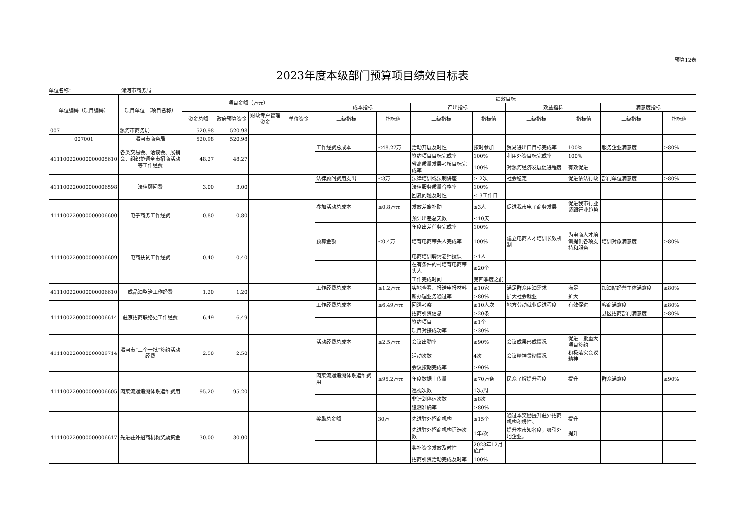预算12表
2023年度本级部门预算项目绩效目标表
单位名称： 漯河市商务局
| 单位编码（项目编码） | 项目单位 （项目名称） | 项目金额（万元） | | | | 绩效目标 | | | | | | | |
| --- | --- | --- | --- | --- | --- | --- | --- | --- | --- | --- | --- | --- | --- |
| | | | | | | 成本指标 | | 产出指标 | | 效益指标 | | 满意度指标 | |
| | | 资金总额 | 政府预算资金 | 财政专户管理资金 | 单位资金 | 三级指标 | 指标值 | 三级指标 | 指标值 | 三级指标 | 指标值 | 三级指标 | 指标值 |
| 007 | 漯河市商务局 | 520.98 | 520.98 | | | | | | | | | | |
| 007001 | 漯河市商务局 | 520.98 | 520.98 | | | | | | | | | | |
| 411100220000000005610 | 各类交易会、洽谈会、展销会、组织协调全市招商活动等工作经费 | 48.27 | 48.27 | | | 工作经费总成本 | ≤48.27万 | 活动开展及时性 | 按时参加 | 贸易进出口目标完成率 | 100% | 服务企业满意度 | ≥80% |
| | | | | | | | | 签约项目目标完成率 | 100% | 利用外资目标完成率 | 100% | | |
| | | | | | | | | 省高质量发展考核目标完成率 | 100% | 对漯河经济发展促进程度 | 有效促进 | | |
| 411100220000000006598 | 法律顾问费 | 3.00 | 3.00 | | | 法律顾问费用支出 | ≤3万 | 法律培训或法制讲座 | ≥ 2次 | 社会稳定 | 促进依法行政 | 部门单位满意度 | ≥80% |
| | | | | | | | | 法律服务质量合格率 | 100% | | | | |
| | | | | | | | | 回复问题及时性 | ≤ 3工作日 | | | | |
| 411100220000000006600 | 电子商务工作经费 | 0.80 | 0.80 | | | 参加活动总成本 | ≤0.8万元 | 发放差旅补助 | ≤3人 | 促进我市电子商务发展 | 促进我市行业紧跟行业趋势 | | |
| | | | | | | | | 预计出差总天数 | ≤10天 | | | | |
| | | | | | | | | 年度出差任务完成率 | 100% | | | | |
| 411100220000000006609 | 电商扶贫工作经费 | 0.40 | 0.40 | | | 预算金额 | ≤0.4万 | 培育电商带头人完成率 | 100% | 建立电商人才培训长效机制 | 为电商人才培训提供各项支持和服务 | 培训对象满意度 | ≥80% |
| | | | | | | | | 电商培训聘请老师授课 | ≥1人 | | | | |
| | | | | | | | | 在有条件的村培育电商带头人 | ≥20个 | | | | |
| | | | | | | | | 工作完成时间 | 第四季度之前 | | | | |
| 411100220000000006610 | 成品油整治工作经费 | 1.20 | 1.20 | | | 工作经费总成本 | ≤1.2万元 | 实地查看、报送申报材料 | ≥10家 | 满足群众用油需求 | 满足 | 加油站经营主体满意度 | ≥80% |
| | | | | | | | | 新办理业务通过率 | ≥80% | 扩大社会就业 | 扩大 | | |
| 411100220000000006614 | 驻京招商联络处工作经费 | 6.49 | 6.49 | | | 工作经费总成本 | ≤6.49万元 | 回漯考察 | ≥10人次 | 地方劳动就业促进程度 | 有效促进 | 客商满意度 | ≥80% |
| | | | | | | | | 招商引资信息 | ≥20条 | | | 县区招商部门满意度 | ≥80% |
| | | | | | | | | 签约项目 | ≥1个 | | | | |
| | | | | | | | | 项目对接成功率 | ≥30% | | | | |
| 411100220000000009714 | 漯河市“三个一批”签约活动经费 | 2.50 | 2.50 | | | 活动经费总成本 | ≤2.5万元 | 会议出勤率 | ≥90% | 会议成果形成情况 | 促进一批重大项目签约 | | |
| | | | | | | | | 活动次数 | 4次 | 会议精神贯彻情况 | 积极落实会议精神 | | |
| | | | | | | | | 会议按期完成率 | ≥90% | | | | |
| 411100220000000006605 | 肉菜流通追溯体系运维费用 | 95.20 | 95.20 | | | 肉菜流通追溯体系运维费用 | ≤95.2万元 | 年度数据上传量 | ≥70万条 | 民众了解提升程度 | 提升 | 群众满意度 | ≥90% |
| | | | | | | | | 巡视次数 | 1次/周 | | | | |
| | | | | | | | | 非计划停运次数 | ≤8次 | | | | |
| | | | | | | | | 追溯准确率 | ≥80% | | | | |
| 411100220000000006617 | 先进驻外招商机构奖励资金 | 30.00 | 30.00 | | | 奖励总金额 | 30万 | 先进驻外招商机构 | ≤15个 | 通过本奖励提升驻外招商机构积极性。 | 提升 | | |
| | | | | | | | | 先进驻外招商机构评选次数 | 1年/次 | 提升本市知名度，吸引外地企业。 | 提升 | | |
| | | | | | | | | 奖补资金发放及时性 | 2023年12月底前 | | | | |
| | | | | | | | | 招商引资活动完成及时率 | 100% | | | | |